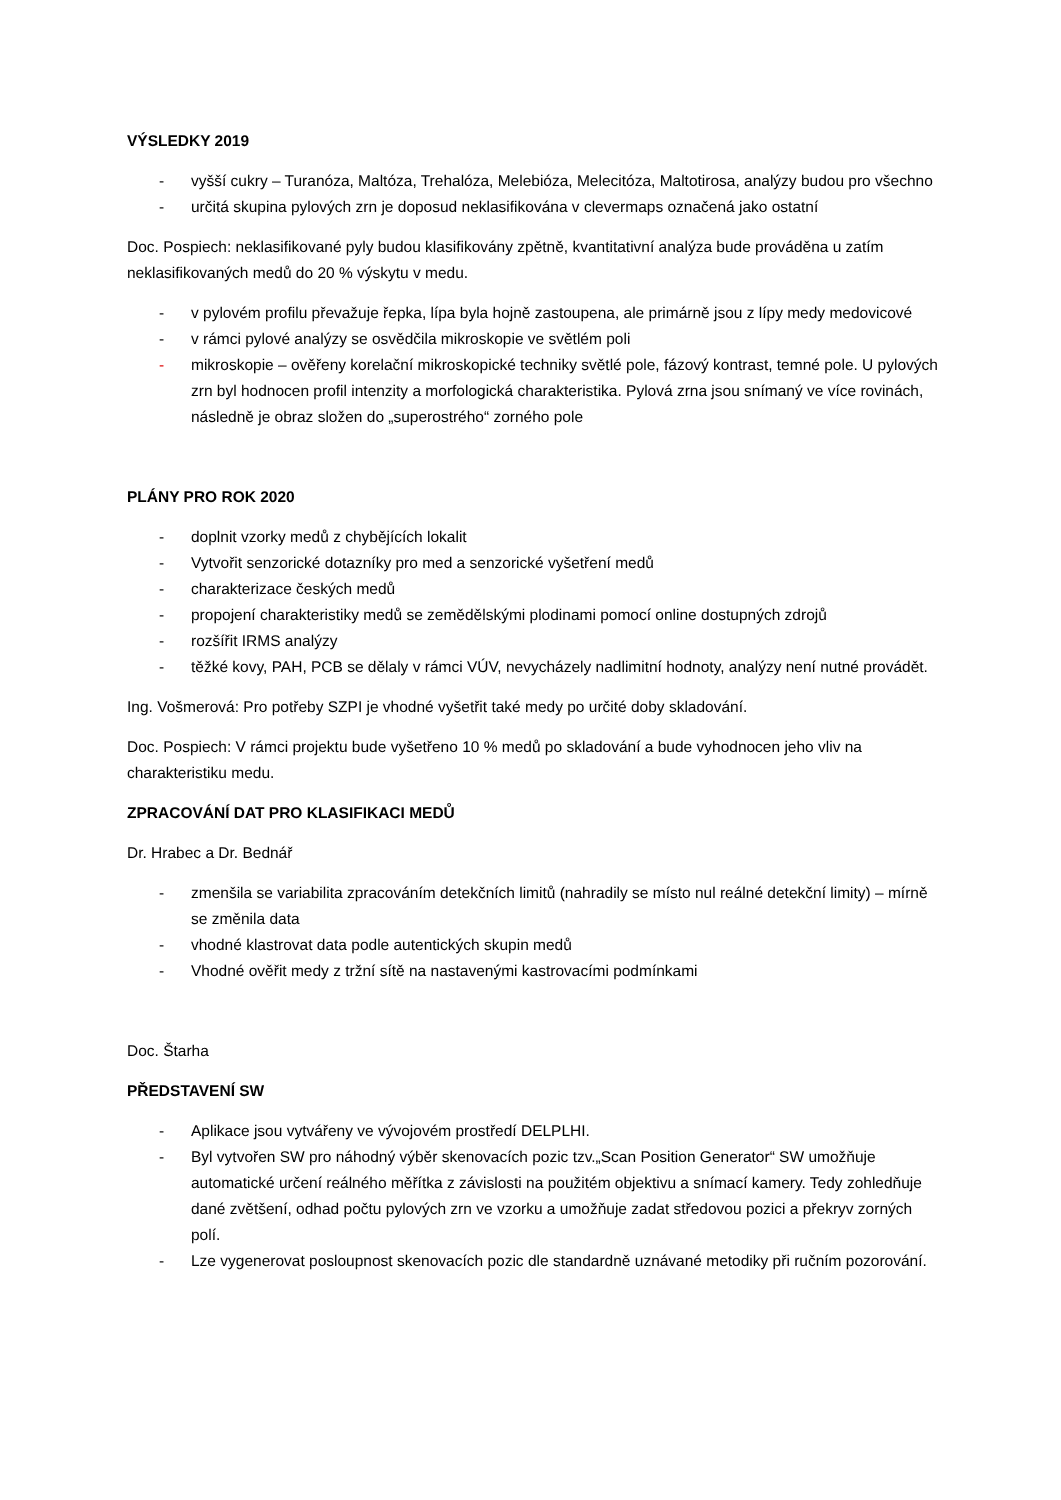VÝSLEDKY 2019
- vyšší cukry – Turanóza, Maltóza, Trehalóza, Melebióza, Melecitóza, Maltotirosa, analýzy budou pro všechno
- určitá skupina pylových zrn je doposud neklasifikována v clevermaps označená jako ostatní
Doc. Pospiech: neklasifikované pyly budou klasifikovány zpětně, kvantitativní analýza bude prováděna u zatím neklasifikovaných medů do 20 % výskytu v medu.
- v pylovém profilu převažuje řepka, lípa byla hojně zastoupena, ale primárně jsou z lípy medy medovicové
- v rámci pylové analýzy se osvědčila mikroskopie ve světlém poli
- mikroskopie – ověřeny korelační mikroskopické techniky světlé pole, fázový kontrast, temné pole. U pylových zrn byl hodnocen profil intenzity a morfologická charakteristika. Pylová zrna jsou snímaný ve více rovinách, následně je obraz složen do „superostrého“ zorného pole
PLÁNY PRO ROK 2020
- doplnit vzorky medů z chybějících lokalit
- Vytvořit senzorické dotazníky pro med a senzorické vyšetření medů
- charakterizace českých medů
- propojení charakteristiky medů se zemědělskými plodinami pomocí online dostupných zdrojů
- rozšířit IRMS analýzy
- těžké kovy, PAH, PCB se dělaly v rámci VÚV, nevycházely nadlimitní hodnoty, analýzy není nutné provádět.
Ing. Vošmerová: Pro potřeby SZPI je vhodné vyšetřit také medy po určité doby skladování.
Doc. Pospiech: V rámci projektu bude vyšetřeno 10 % medů po skladování a bude vyhodnocen jeho vliv na charakteristiku medu.
ZPRACOVÁNÍ DAT PRO KLASIFIKACI MEDŮ
Dr. Hrabec a Dr. Bednář
- zmenšila se variabilita zpracováním detekčních limitů (nahradily se místo nul reálné detekční limity) – mírně se změnila data
- vhodné klastrovat data podle autentických skupin medů
- Vhodné ověřit medy z tržní sítě na nastavenými kastrovacími podmínkami
Doc. Štarha
PŘEDSTAVENÍ SW
- Aplikace jsou vytvářeny ve vývojovém prostředí DELPLHI.
- Byl vytvořen SW pro náhodný výběr skenovacích pozic tzv.„Scan Position Generator“ SW umožňuje automatické určení reálného měřítka z závislosti na použitém objektivu a snímací kamery. Tedy zohledňuje dané zvětšení, odhad počtu pylových zrn ve vzorku a umožňuje zadat středovou pozici a překryv zorných polí.
- Lze vygenerovat posloupnost skenovacích pozic dle standardně uznávané metodiky při ručním pozorování.